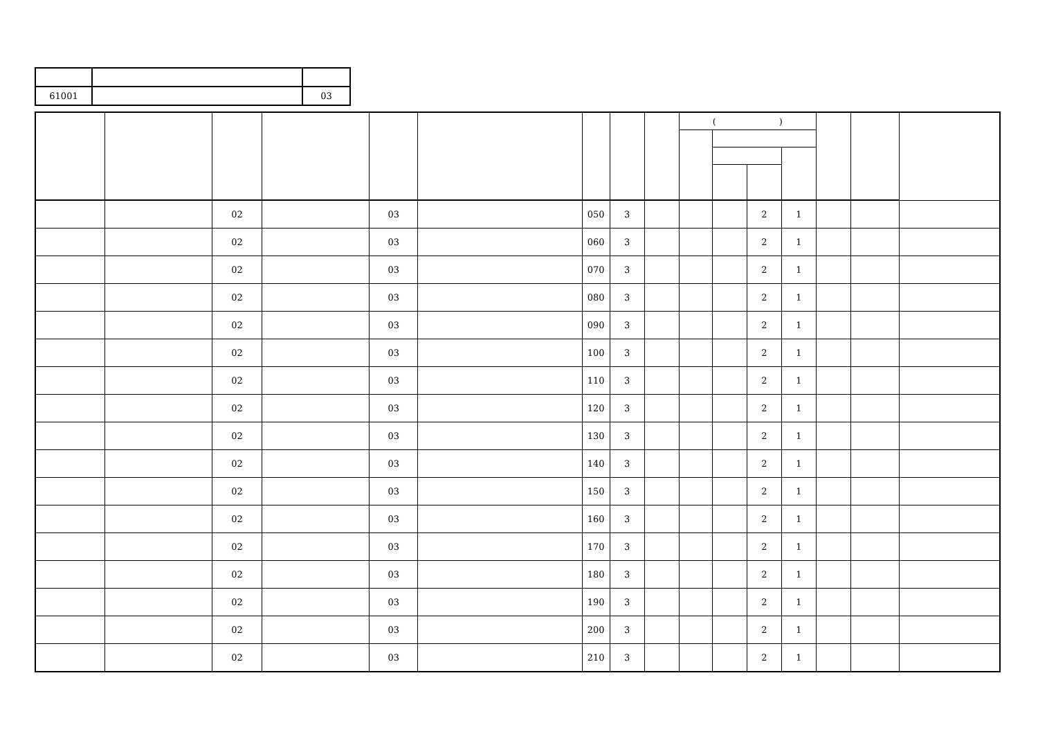| 61001 | | 03 |
| | | | | | | | | | ( ) | | | | | | |
| --- | --- | --- | --- | --- | --- | --- | --- | --- | --- | --- | --- | --- | --- | --- | --- |
| | | 02 | | 03 | | 050 | 3 | | | | 2 | 1 | | | |
| | | 02 | | 03 | | 060 | 3 | | | | 2 | 1 | | | |
| | | 02 | | 03 | | 070 | 3 | | | | 2 | 1 | | | |
| | | 02 | | 03 | | 080 | 3 | | | | 2 | 1 | | | |
| | | 02 | | 03 | | 090 | 3 | | | | 2 | 1 | | | |
| | | 02 | | 03 | | 100 | 3 | | | | 2 | 1 | | | |
| | | 02 | | 03 | | 110 | 3 | | | | 2 | 1 | | | |
| | | 02 | | 03 | | 120 | 3 | | | | 2 | 1 | | | |
| | | 02 | | 03 | | 130 | 3 | | | | 2 | 1 | | | |
| | | 02 | | 03 | | 140 | 3 | | | | 2 | 1 | | | |
| | | 02 | | 03 | | 150 | 3 | | | | 2 | 1 | | | |
| | | 02 | | 03 | | 160 | 3 | | | | 2 | 1 | | | |
| | | 02 | | 03 | | 170 | 3 | | | | 2 | 1 | | | |
| | | 02 | | 03 | | 180 | 3 | | | | 2 | 1 | | | |
| | | 02 | | 03 | | 190 | 3 | | | | 2 | 1 | | | |
| | | 02 | | 03 | | 200 | 3 | | | | 2 | 1 | | | |
| | | 02 | | 03 | | 210 | 3 | | | | 2 | 1 | | | |